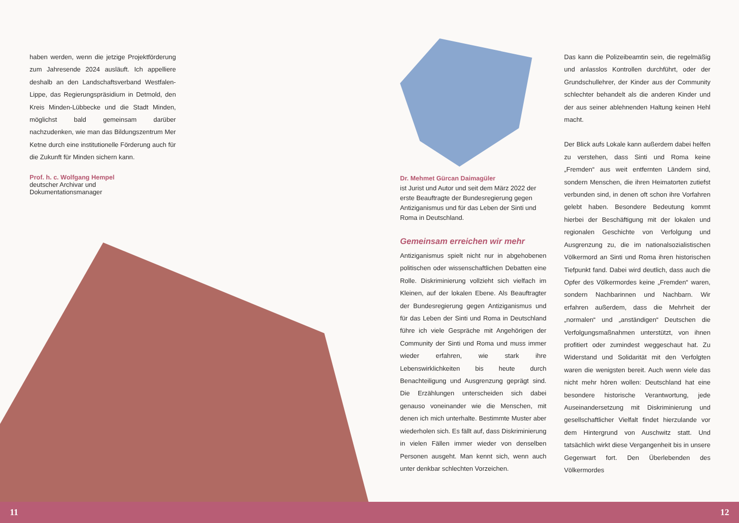haben werden, wenn die jetzige Projektförderung zum Jahresende 2024 ausläuft. Ich appelliere deshalb an den Landschaftsverband Westfalen-Lippe, das Regierungspräsidium in Detmold, den Kreis Minden-Lübbecke und die Stadt Minden, möglichst bald gemeinsam darüber nachzudenken, wie man das Bildungszentrum Mer Ketne durch eine institutionelle Förderung auch für die Zukunft für Minden sichern kann.
Prof. h. c. Wolfgang Hempel
deutscher Archivar und
Dokumentationsmanager
Dr. Mehmet Gürcan Daimagüler
ist Jurist und Autor und seit dem März 2022 der erste Beauftragte der Bundesregierung gegen Antiziganismus und für das Leben der Sinti und Roma in Deutschland.
Gemeinsam erreichen wir mehr
Antiziganismus spielt nicht nur in abgehobenen politischen oder wissenschaftlichen Debatten eine Rolle. Diskriminierung vollzieht sich vielfach im Kleinen, auf der lokalen Ebene. Als Beauftragter der Bundesregierung gegen Antiziganismus und für das Leben der Sinti und Roma in Deutschland führe ich viele Gespräche mit Angehörigen der Community der Sinti und Roma und muss immer wieder erfahren, wie stark ihre Lebenswirklichkeiten bis heute durch Benachteiligung und Ausgrenzung geprägt sind. Die Erzählungen unterscheiden sich dabei genauso voneinander wie die Menschen, mit denen ich mich unterhalte. Bestimmte Muster aber wiederholen sich. Es fällt auf, dass Diskriminierung in vielen Fällen immer wieder von denselben Personen ausgeht. Man kennt sich, wenn auch unter denkbar schlechten Vorzeichen.
Das kann die Polizeibeamtin sein, die regelmäßig und anlasslos Kontrollen durchführt, oder der Grundschullehrer, der Kinder aus der Community schlechter behandelt als die anderen Kinder und der aus seiner ablehnenden Haltung keinen Hehl macht.
Der Blick aufs Lokale kann außerdem dabei helfen zu verstehen, dass Sinti und Roma keine „Fremden“ aus weit entfernten Ländern sind, sondern Menschen, die ihren Heimatorten zutiefst verbunden sind, in denen oft schon ihre Vorfahren gelebt haben. Besondere Bedeutung kommt hierbei der Beschäftigung mit der lokalen und regionalen Geschichte von Verfolgung und Ausgrenzung zu, die im nationalsozialistischen Völkermord an Sinti und Roma ihren historischen Tiefpunkt fand. Dabei wird deutlich, dass auch die Opfer des Völkermordes keine „Fremden“ waren, sondern Nachbarinnen und Nachbarn. Wir erfahren außerdem, dass die Mehrheit der „normalen“ und „anständigen“ Deutschen die Verfolgungsmaßnahmen unterstützt, von ihnen profitiert oder zumindest weggeschaut hat. Zu Widerstand und Solidarität mit den Verfolgten waren die wenigsten bereit. Auch wenn viele das nicht mehr hören wollen: Deutschland hat eine besondere historische Verantwortung, jede Auseinandersetzung mit Diskriminierung und gesellschaftlicher Vielfalt findet hierzulande vor dem Hintergrund von Auschwitz statt. Und tatsächlich wirkt diese Vergangenheit bis in unsere Gegenwart fort. Den Überlebenden des Völkermordes
11 12